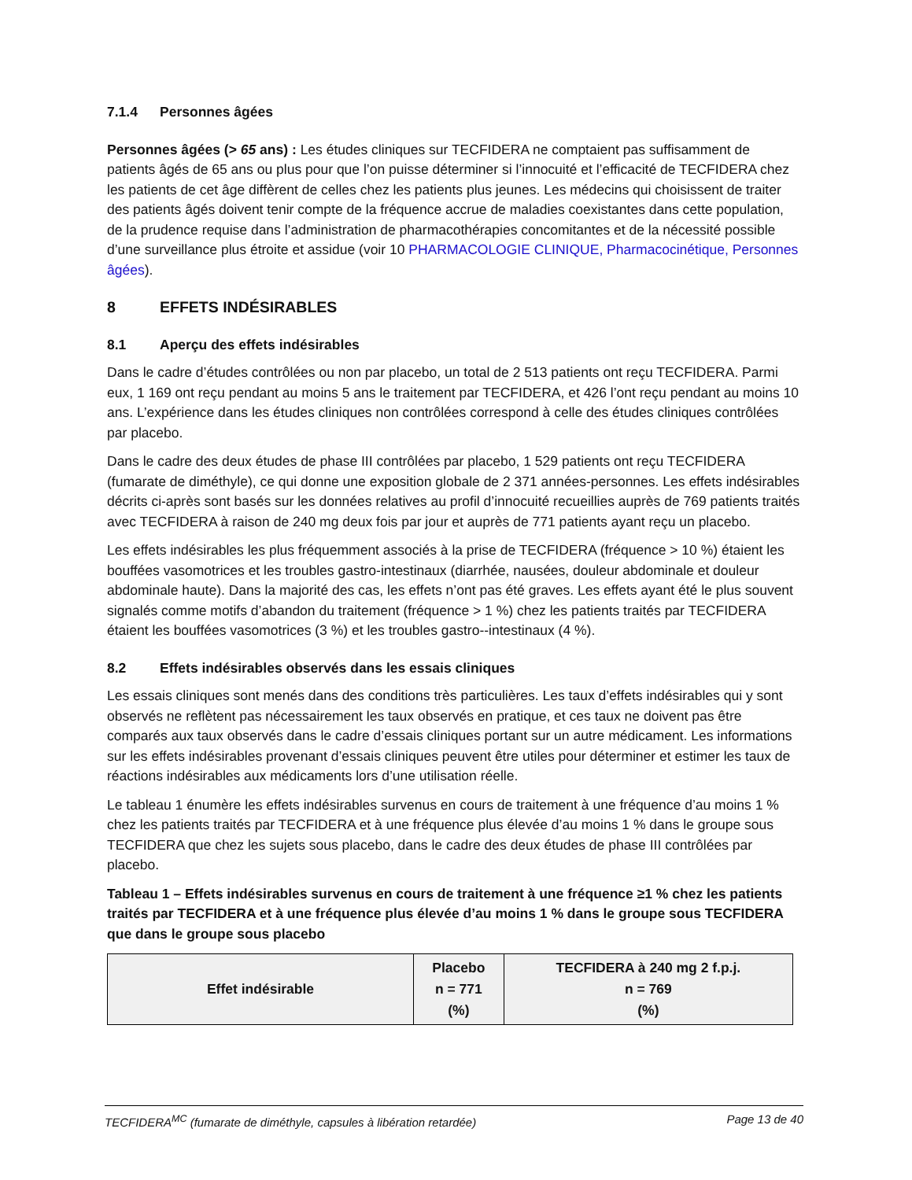7.1.4 Personnes âgées
Personnes âgées (> 65 ans) : Les études cliniques sur TECFIDERA ne comptaient pas suffisamment de patients âgés de 65 ans ou plus pour que l’on puisse déterminer si l’innocuité et l’efficacité de TECFIDERA chez les patients de cet âge diffèrent de celles chez les patients plus jeunes. Les médecins qui choisissent de traiter des patients âgés doivent tenir compte de la fréquence accrue de maladies coexistantes dans cette population, de la prudence requise dans l’administration de pharmacothérapies concomitantes et de la nécessité possible d’une surveillance plus étroite et assidue (voir 10 PHARMACOLOGIE CLINIQUE, Pharmacocinétique, Personnes âgées).
8 EFFETS INDÉSIRABLES
8.1 Aperçu des effets indésirables
Dans le cadre d’études contrôlées ou non par placebo, un total de 2 513 patients ont reçu TECFIDERA. Parmi eux, 1 169 ont reçu pendant au moins 5 ans le traitement par TECFIDERA, et 426 l’ont reçu pendant au moins 10 ans. L’expérience dans les études cliniques non contrôlées correspond à celle des études cliniques contrôlées par placebo.
Dans le cadre des deux études de phase III contrôlées par placebo, 1 529 patients ont reçu TECFIDERA (fumarate de diméthyle), ce qui donne une exposition globale de 2 371 années-personnes. Les effets indésirables décrits ci-après sont basés sur les données relatives au profil d’innocuité recueillies auprès de 769 patients traités avec TECFIDERA à raison de 240 mg deux fois par jour et auprès de 771 patients ayant reçu un placebo.
Les effets indésirables les plus fréquemment associés à la prise de TECFIDERA (fréquence > 10 %) étaient les bouffées vasomotrices et les troubles gastro-intestinaux (diarrhée, nausées, douleur abdominale et douleur abdominale haute). Dans la majorité des cas, les effets n’ont pas été graves. Les effets ayant été le plus souvent signalés comme motifs d’abandon du traitement (fréquence > 1 %) chez les patients traités par TECFIDERA étaient les bouffées vasomotrices (3 %) et les troubles gastro--intestinaux (4 %).
8.2 Effets indésirables observés dans les essais cliniques
Les essais cliniques sont menés dans des conditions très particulières. Les taux d’effets indésirables qui y sont observés ne reflètent pas nécessairement les taux observés en pratique, et ces taux ne doivent pas être comparés aux taux observés dans le cadre d’essais cliniques portant sur un autre médicament. Les informations sur les effets indésirables provenant d’essais cliniques peuvent être utiles pour déterminer et estimer les taux de réactions indésirables aux médicaments lors d’une utilisation réelle.
Le tableau 1 énumère les effets indésirables survenus en cours de traitement à une fréquence d’au moins 1 % chez les patients traités par TECFIDERA et à une fréquence plus élevée d’au moins 1 % dans le groupe sous TECFIDERA que chez les sujets sous placebo, dans le cadre des deux études de phase III contrôlées par placebo.
Tableau 1 – Effets indésirables survenus en cours de traitement à une fréquence ≥1 % chez les patients traités par TECFIDERA et à une fréquence plus élevée d’au moins 1 % dans le groupe sous TECFIDERA que dans le groupe sous placebo
| Effet indésirable | Placebo n = 771 (%) | TECFIDERA à 240 mg 2 f.p.j. n = 769 (%) |
| --- | --- | --- |
TECFIDERA<sup>MC</sup> (fumarate de diméthyle, capsules à libération retardée) Page 13 de 40